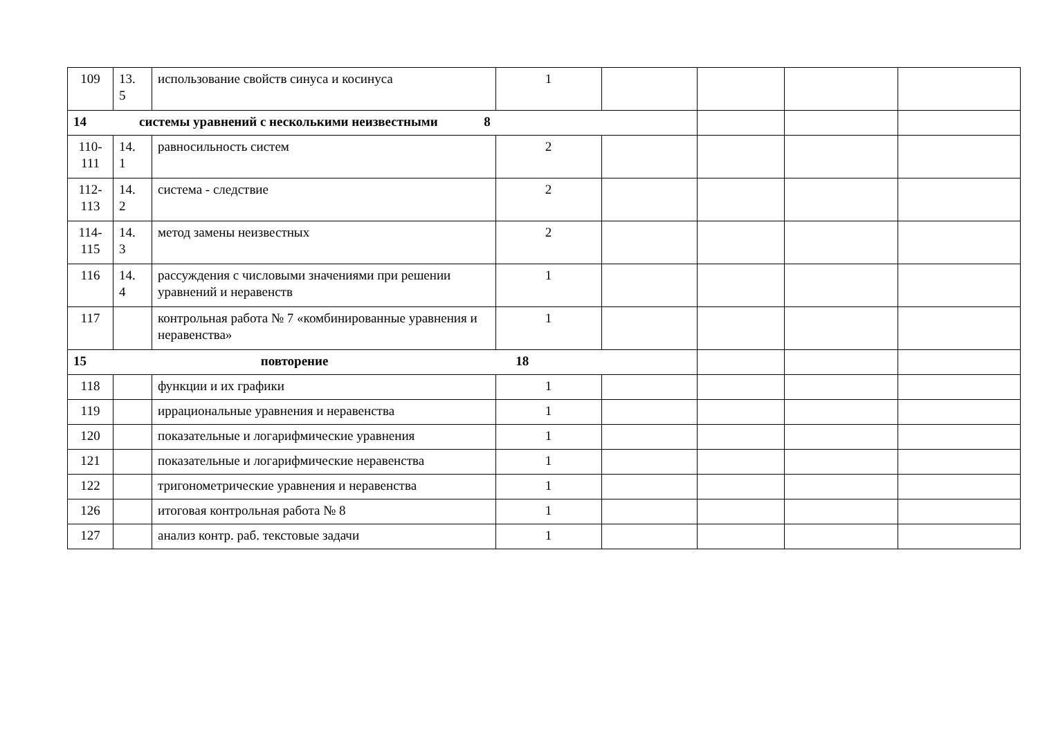| 109 | 13. 5 | использование свойств синуса и косинуса | 1 | | | | |
| 14 системы уравнений с несколькими неизвестными 8 | | | | | | | |
| 110- 111 | 14. 1 | равносильность систем | 2 | | | | |
| 112- 113 | 14. 2 | система - следствие | 2 | | | | |
| 114- 115 | 14. 3 | метод замены неизвестных | 2 | | | | |
| 116 | 14. 4 | рассуждения с числовыми значениями при решении уравнений и неравенств | 1 | | | | |
| 117 | | контрольная работа № 7 «комбинированные уравнения и неравенства» | 1 | | | | |
| 15 повторение 18 | | | | | | | |
| 118 | | функции и их графики | 1 | | | | |
| 119 | | иррациональные уравнения и неравенства | 1 | | | | |
| 120 | | показательные и логарифмические уравнения | 1 | | | | |
| 121 | | показательные и логарифмические неравенства | 1 | | | | |
| 122 | | тригонометрические уравнения и неравенства | 1 | | | | |
| 126 | | итоговая контрольная работа № 8 | 1 | | | | |
| 127 | | анализ контр. раб. текстовые задачи | 1 | | | | |